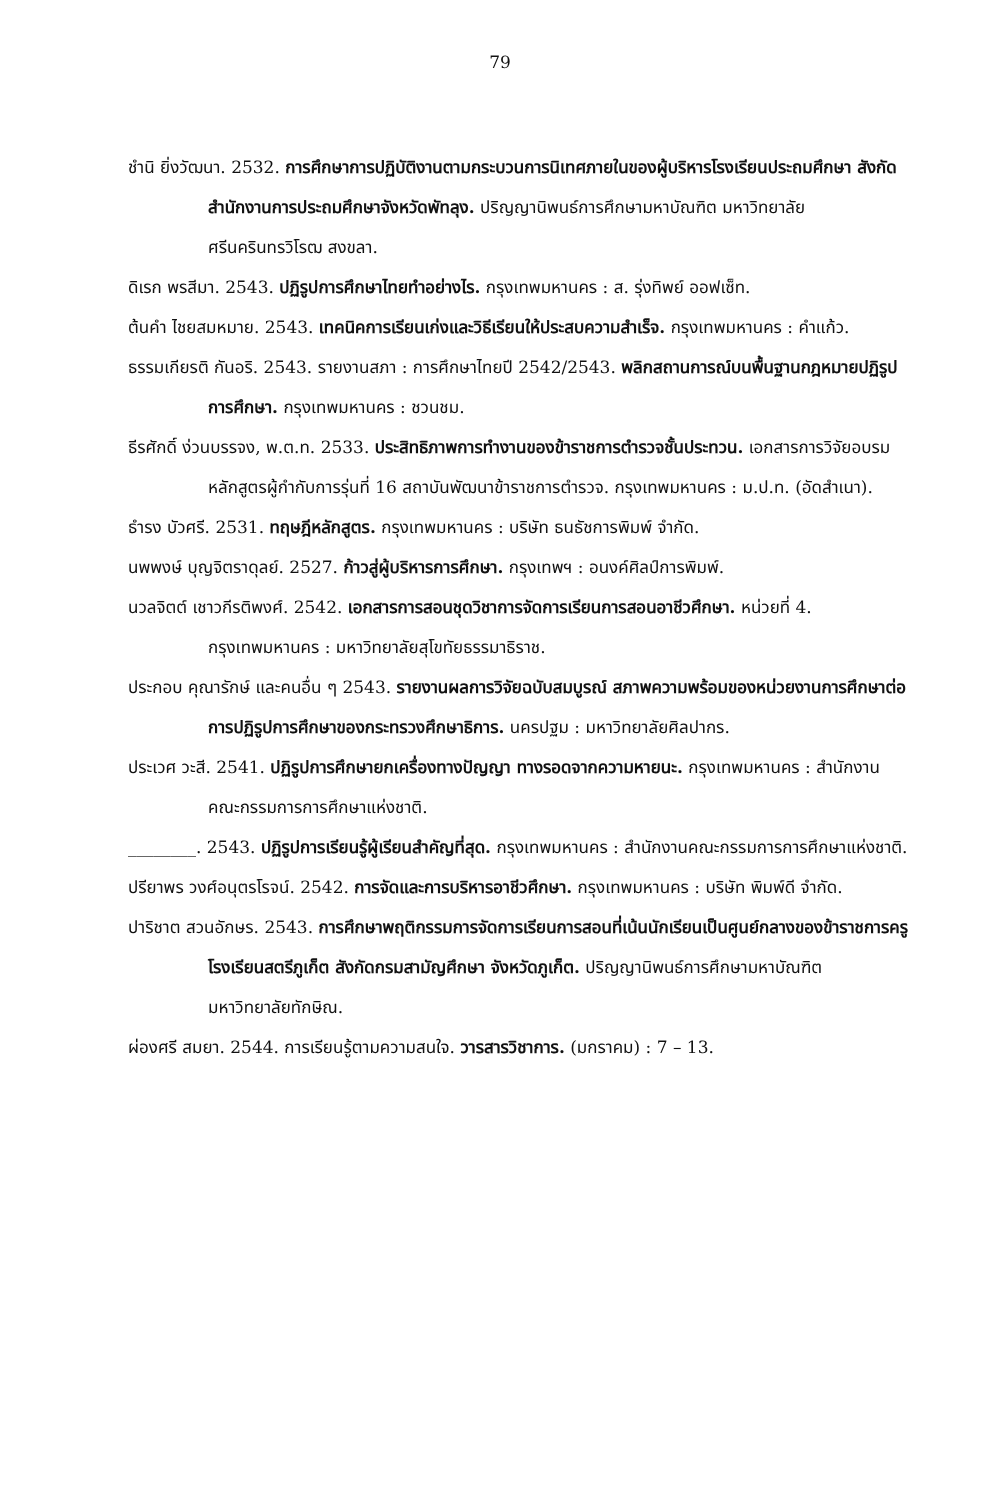79
ชำนิ ยิ่งวัฒนา. 2532. การศึกษาการปฏิบัติงานตามกระบวนการนิเทศภายในของผู้บริหารโรงเรียนประถมศึกษา สังกัดสำนักงานการประถมศึกษาจังหวัดพัทลุง. ปริญญานิพนธ์การศึกษามหาบัณฑิต มหาวิทยาลัยศรีนครินทรวิโรฒ สงขลา.
ดิเรก พรสีมา. 2543. ปฏิรูปการศึกษาไทยทำอย่างไร. กรุงเทพมหานคร : ส. รุ่งทิพย์ ออฟเซ็ท.
ต้นคำ ไชยสมหมาย. 2543. เทคนิคการเรียนเก่งและวิธีเรียนให้ประสบความสำเร็จ. กรุงเทพมหานคร : คำแก้ว.
ธรรมเกียรติ กันอริ. 2543. รายงานสภา : การศึกษาไทยปี 2542/2543. พลิกสถานการณ์บนพื้นฐานกฎหมายปฏิรูปการศึกษา. กรุงเทพมหานคร : ชวนชม.
ธีรศักดิ์ ง่วนบรรจง, พ.ต.ท. 2533. ประสิทธิภาพการทำงานของข้าราชการตำรวจชั้นประทวน. เอกสารการวิจัยอบรมหลักสูตรผู้กำกับการรุ่นที่ 16 สถาบันพัฒนาข้าราชการตำรวจ. กรุงเทพมหานคร : ม.ป.ท. (อัดสำเนา).
ธำรง บัวศรี. 2531. ทฤษฎีหลักสูตร. กรุงเทพมหานคร : บริษัท ธนธัชการพิมพ์ จำกัด.
นพพงษ์ บุญจิตราดุลย์. 2527. ก้าวสู่ผู้บริหารการศึกษา. กรุงเทพฯ : อนงค์ศิลป์การพิมพ์.
นวลจิตต์ เชาวกีรติพงศ์. 2542. เอกสารการสอนชุดวิชาการจัดการเรียนการสอนอาชีวศึกษา. หน่วยที่ 4. กรุงเทพมหานคร : มหาวิทยาลัยสุโขทัยธรรมาธิราช.
ประกอบ คุณารักษ์ และคนอื่น ๆ 2543. รายงานผลการวิจัยฉบับสมบูรณ์ สภาพความพร้อมของหน่วยงานการศึกษาต่อการปฏิรูปการศึกษาของกระทรวงศึกษาธิการ. นครปฐม : มหาวิทยาลัยศิลปากร.
ประเวศ วะสี. 2541. ปฏิรูปการศึกษายกเครื่องทางปัญญา ทางรอดจากความหายนะ. กรุงเทพมหานคร : สำนักงานคณะกรรมการการศึกษาแห่งชาติ.
________. 2543. ปฏิรูปการเรียนรู้ผู้เรียนสำคัญที่สุด. กรุงเทพมหานคร : สำนักงานคณะกรรมการการศึกษาแห่งชาติ.
ปรียาพร วงศ์อนุตรโรจน์. 2542. การจัดและการบริหารอาชีวศึกษา. กรุงเทพมหานคร : บริษัท พิมพ์ดี จำกัด.
ปาริชาต สวนอักษร. 2543. การศึกษาพฤติกรรมการจัดการเรียนการสอนที่เน้นนักเรียนเป็นศูนย์กลางของข้าราชการครูโรงเรียนสตรีภูเก็ต สังกัดกรมสามัญศึกษา จังหวัดภูเก็ต. ปริญญานิพนธ์การศึกษามหาบัณฑิต มหาวิทยาลัยทักษิณ.
ผ่องศรี สมยา. 2544. การเรียนรู้ตามความสนใจ. วารสารวิชาการ. (มกราคม) : 7 – 13.